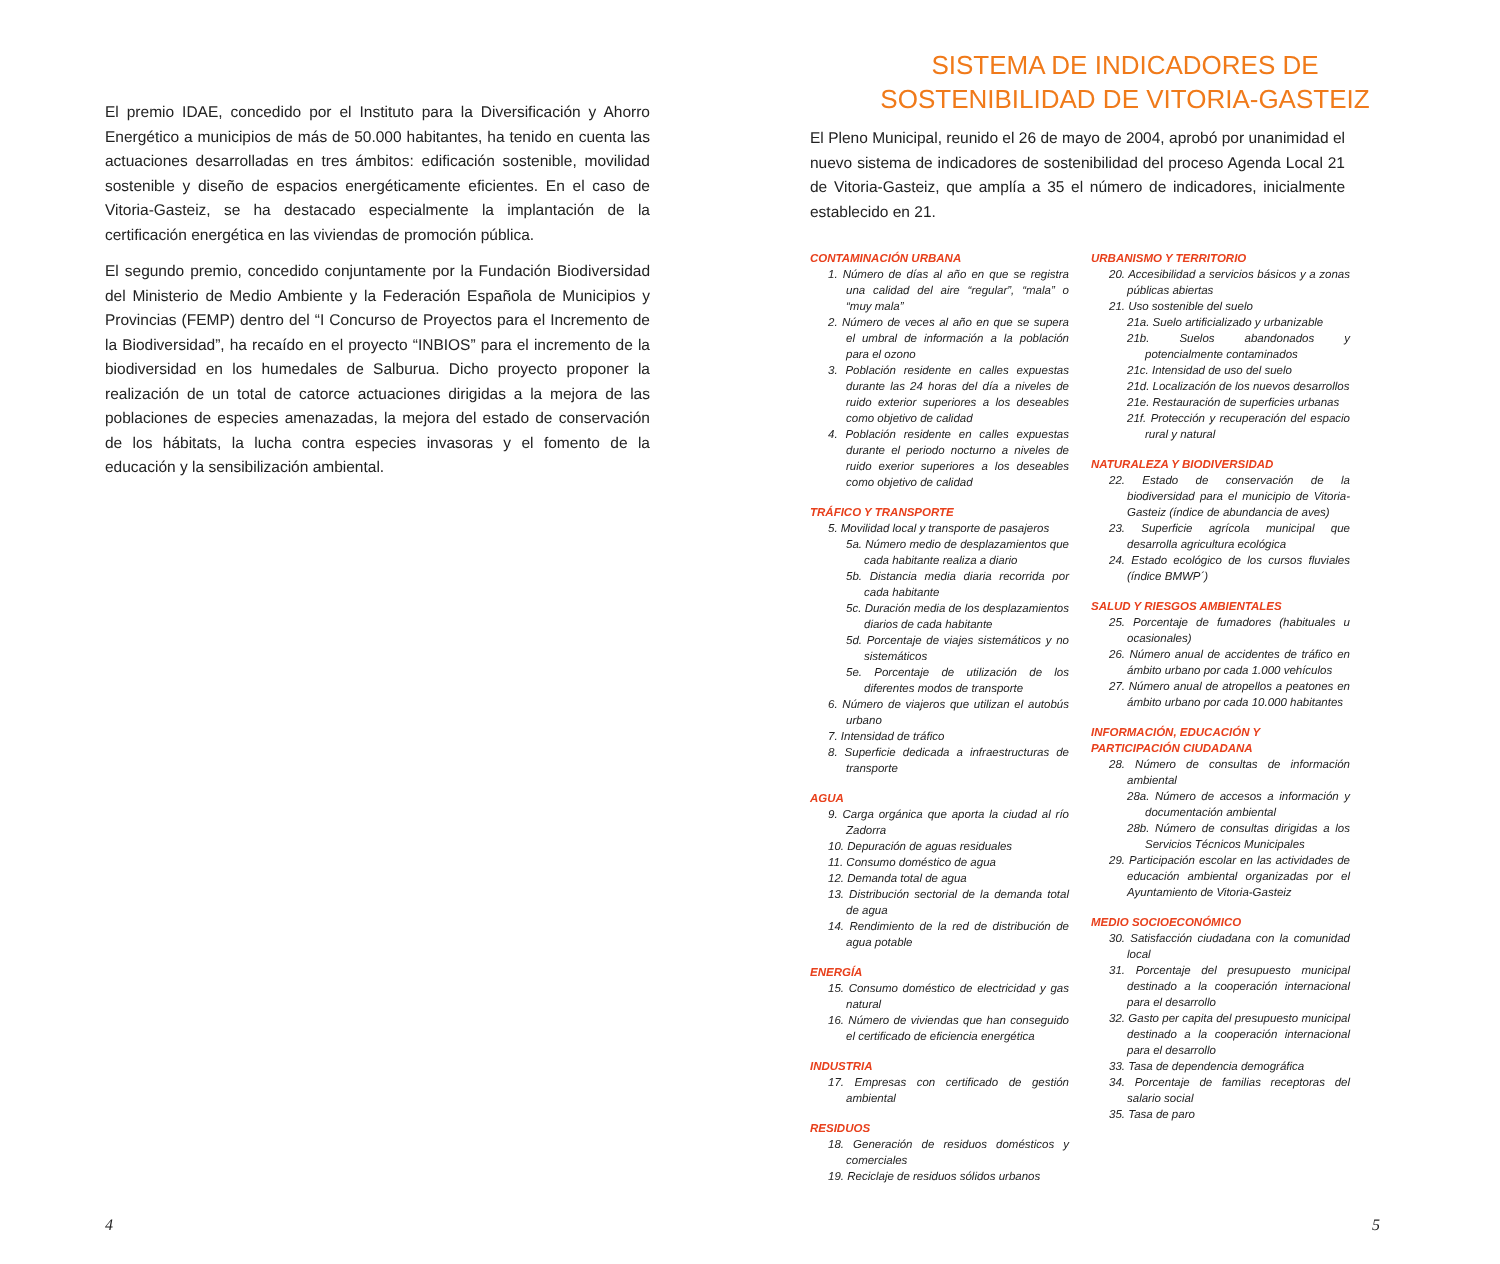El premio IDAE, concedido por el Instituto para la Diversificación y Ahorro Energético a municipios de más de 50.000 habitantes, ha tenido en cuenta las actuaciones desarrolladas en tres ámbitos: edificación sostenible, movilidad sostenible y diseño de espacios energéticamente eficientes. En el caso de Vitoria-Gasteiz, se ha destacado especialmente la implantación de la certificación energética en las viviendas de promoción pública.
El segundo premio, concedido conjuntamente por la Fundación Biodiversidad del Ministerio de Medio Ambiente y la Federación Española de Municipios y Provincias (FEMP) dentro del “I Concurso de Proyectos para el Incremento de la Biodiversidad”, ha recaído en el proyecto “INBIOS” para el incremento de la biodiversidad en los humedales de Salburua. Dicho proyecto proponer la realización de un total de catorce actuaciones dirigidas a la mejora de las poblaciones de especies amenazadas, la mejora del estado de conservación de los hábitats, la lucha contra especies invasoras y el fomento de la educación y la sensibilización ambiental.
4
SISTEMA DE INDICADORES DE
SOSTENIBILIDAD DE VITORIA-GASTEIZ
El Pleno Municipal, reunido el 26 de mayo de 2004, aprobó por unanimidad el nuevo sistema de indicadores de sostenibilidad del proceso Agenda Local 21 de Vitoria-Gasteiz, que amplía a 35 el número de indicadores, inicialmente establecido en 21.
CONTAMINACIÓN URBANA
1. Número de días al año en que se registra una calidad del aire “regular”, “mala” o “muy mala”
2. Número de veces al año en que se supera el umbral de información a la población para el ozono
3. Población residente en calles expuestas durante las 24 horas del día a niveles de ruido exterior superiores a los deseables como objetivo de calidad
4. Población residente en calles expuestas durante el periodo nocturno a niveles de ruido exerior superiores a los deseables como objetivo de calidad
TRÁFICO Y TRANSPORTE
5. Movilidad local y transporte de pasajeros
5a. Número medio de desplazamientos que cada habitante realiza a diario
5b. Distancia media diaria recorrida por cada habitante
5c. Duración media de los desplazamientos diarios de cada habitante
5d. Porcentaje de viajes sistemáticos y no sistemáticos
5e. Porcentaje de utilización de los diferentes modos de transporte
6. Número de viajeros que utilizan el autobús urbano
7. Intensidad de tráfico
8. Superficie dedicada a infraestructuras de transporte
AGUA
9. Carga orgánica que aporta la ciudad al río Zadorra
10. Depuración de aguas residuales
11. Consumo doméstico de agua
12. Demanda total de agua
13. Distribución sectorial de la demanda total de agua
14. Rendimiento de la red de distribución de agua potable
ENERGÍA
15. Consumo doméstico de electricidad y gas natural
16. Número de viviendas que han conseguido el certificado de eficiencia energética
INDUSTRIA
17. Empresas con certificado de gestión ambiental
RESIDUOS
18. Generación de residuos domésticos y comerciales
19. Reciclaje de residuos sólidos urbanos
URBANISMO Y TERRITORIO
20. Accesibilidad a servicios básicos y a zonas públicas abiertas
21. Uso sostenible del suelo
21a. Suelo artificializado y urbanizable
21b. Suelos abandonados y potencialmente contaminados
21c. Intensidad de uso del suelo
21d. Localización de los nuevos desarrollos
21e. Restauración de superficies urbanas
21f. Protección y recuperación del espacio rural y natural
NATURALEZA Y BIODIVERSIDAD
22. Estado de conservación de la biodiversidad para el municipio de Vitoria-Gasteiz (índice de abundancia de aves)
23. Superficie agrícola municipal que desarrolla agricultura ecológica
24. Estado ecológico de los cursos fluviales (índice BMWP´)
SALUD Y RIESGOS AMBIENTALES
25. Porcentaje de fumadores (habituales u ocasionales)
26. Número anual de accidentes de tráfico en ámbito urbano por cada 1.000 vehículos
27. Número anual de atropellos a peatones en ámbito urbano por cada 10.000 habitantes
INFORMACIÓN, EDUCACIÓN Y PARTICIPACIÓN CIUDADANA
28. Número de consultas de información ambiental
28a. Número de accesos a información y documentación ambiental
28b. Número de consultas dirigidas a los Servicios Técnicos Municipales
29. Participación escolar en las actividades de educación ambiental organizadas por el Ayuntamiento de Vitoria-Gasteiz
MEDIO SOCIOECONÓMICO
30. Satisfacción ciudadana con la comunidad local
31. Porcentaje del presupuesto municipal destinado a la cooperación internacional para el desarrollo
32. Gasto per capita del presupuesto municipal destinado a la cooperación internacional para el desarrollo
33. Tasa de dependencia demográfica
34. Porcentaje de familias receptoras del salario social
35. Tasa de paro
5